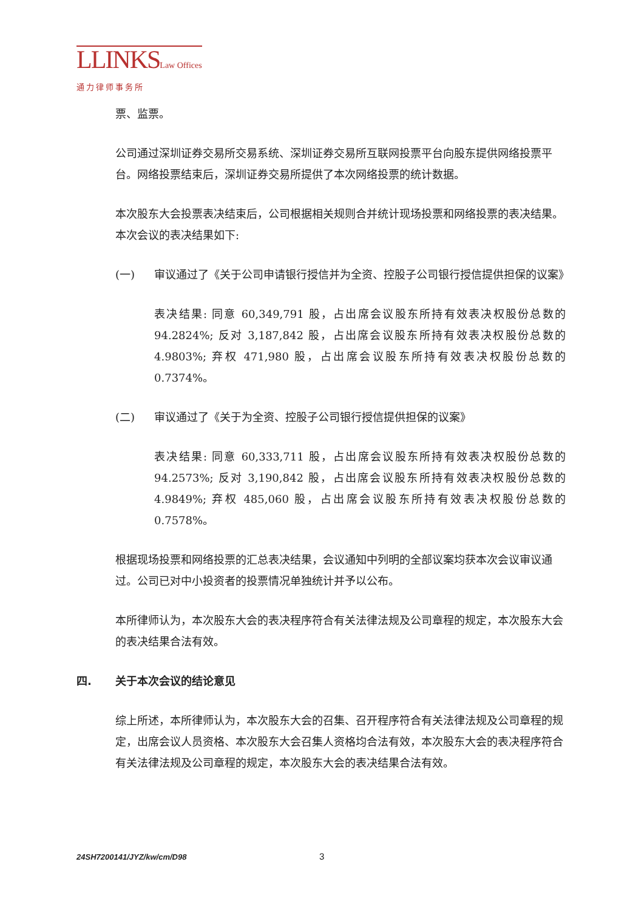LLINKSLaw Offices
通力律师事务所
票、监票。
公司通过深圳证券交易所交易系统、深圳证券交易所互联网投票平台向股东提供网络投票平台。网络投票结束后，深圳证券交易所提供了本次网络投票的统计数据。
本次股东大会投票表决结束后，公司根据相关规则合并统计现场投票和网络投票的表决结果。本次会议的表决结果如下:
(一) 审议通过了《关于公司申请银行授信并为全资、控股子公司银行授信提供担保的议案》
表决结果: 同意 60,349,791 股，占出席会议股东所持有效表决权股份总数的 94.2824%; 反对 3,187,842 股，占出席会议股东所持有效表决权股份总数的 4.9803%; 弃权 471,980 股，占出席会议股东所持有效表决权股份总数的 0.7374%。
(二) 审议通过了《关于为全资、控股子公司银行授信提供担保的议案》
表决结果: 同意 60,333,711 股，占出席会议股东所持有效表决权股份总数的 94.2573%; 反对 3,190,842 股，占出席会议股东所持有效表决权股份总数的 4.9849%; 弃权 485,060 股，占出席会议股东所持有效表决权股份总数的 0.7578%。
根据现场投票和网络投票的汇总表决结果，会议通知中列明的全部议案均获本次会议审议通过。公司已对中小投资者的投票情况单独统计并予以公布。
本所律师认为，本次股东大会的表决程序符合有关法律法规及公司章程的规定，本次股东大会的表决结果合法有效。
四. 关于本次会议的结论意见
综上所述，本所律师认为，本次股东大会的召集、召开程序符合有关法律法规及公司章程的规定，出席会议人员资格、本次股东大会召集人资格均合法有效，本次股东大会的表决程序符合有关法律法规及公司章程的规定，本次股东大会的表决结果合法有效。
24SH7200141/JYZ/kw/cm/D98 3